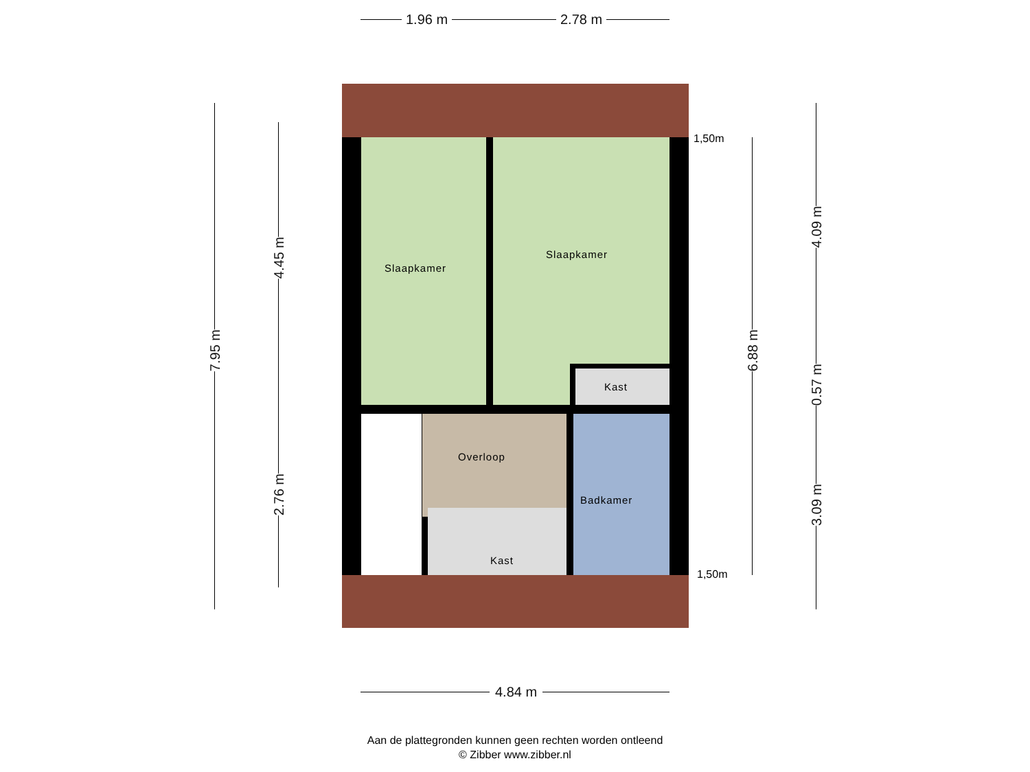1.96 m 2.78 m
7.95 m
4.45 m
2.76 m
6.88 m
4.09 m
0.57 m
3.09 m
1,50m
1,50m
Slaapkamer
Slaapkamer
Kast
Overloop
Badkamer
Kast
4.84 m
Aan de plattegronden kunnen geen rechten worden ontleend
© Zibber www.zibber.nl